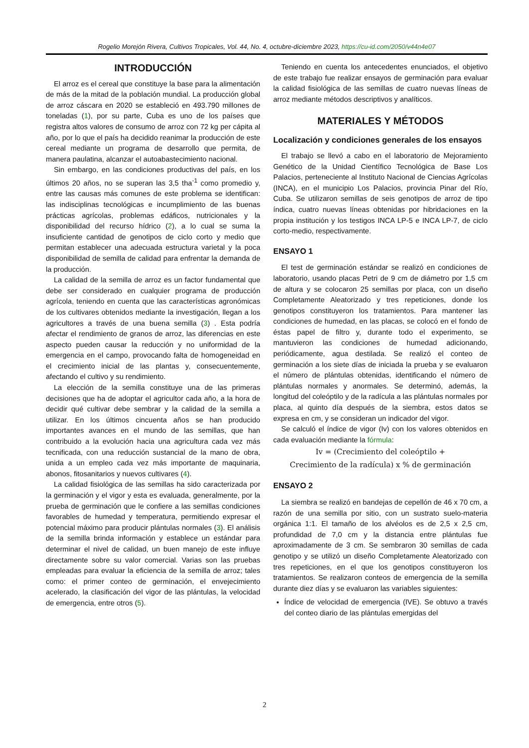Rogelio Morejón Rivera, Cultivos Tropicales, Vol. 44, No. 4, octubre-diciembre 2023, https://cu-id.com/2050/v44n4e07
INTRODUCCIÓN
El arroz es el cereal que constituye la base para la alimentación de más de la mitad de la población mundial. La producción global de arroz cáscara en 2020 se estableció en 493.790 millones de toneladas (1), por su parte, Cuba es uno de los países que registra altos valores de consumo de arroz con 72 kg per cápita al año, por lo que el país ha decidido reanimar la producción de este cereal mediante un programa de desarrollo que permita, de manera paulatina, alcanzar el autoabastecimiento nacional.
Sin embargo, en las condiciones productivas del país, en los últimos 20 años, no se superan las 3,5 tha<sup>-1</sup> como promedio y, entre las causas más comunes de este problema se identifican: las indisciplinas tecnológicas e incumplimiento de las buenas prácticas agrícolas, problemas edáficos, nutricionales y la disponibilidad del recurso hídrico (2), a lo cual se suma la insuficiente cantidad de genotipos de ciclo corto y medio que permitan establecer una adecuada estructura varietal y la poca disponibilidad de semilla de calidad para enfrentar la demanda de la producción.
La calidad de la semilla de arroz es un factor fundamental que debe ser considerado en cualquier programa de producción agrícola, teniendo en cuenta que las características agronómicas de los cultivares obtenidos mediante la investigación, llegan a los agricultores a través de una buena semilla (3) . Esta podría afectar el rendimiento de granos de arroz, las diferencias en este aspecto pueden causar la reducción y no uniformidad de la emergencia en el campo, provocando falta de homogeneidad en el crecimiento inicial de las plantas y, consecuentemente, afectando el cultivo y su rendimiento.
La elección de la semilla constituye una de las primeras decisiones que ha de adoptar el agricultor cada año, a la hora de decidir qué cultivar debe sembrar y la calidad de la semilla a utilizar. En los últimos cincuenta años se han producido importantes avances en el mundo de las semillas, que han contribuido a la evolución hacia una agricultura cada vez más tecnificada, con una reducción sustancial de la mano de obra, unida a un empleo cada vez más importante de maquinaria, abonos, fitosanitarios y nuevos cultivares (4).
La calidad fisiológica de las semillas ha sido caracterizada por la germinación y el vigor y esta es evaluada, generalmente, por la prueba de germinación que le confiere a las semillas condiciones favorables de humedad y temperatura, permitiendo expresar el potencial máximo para producir plántulas normales (3). El análisis de la semilla brinda información y establece un estándar para determinar el nivel de calidad, un buen manejo de este influye directamente sobre su valor comercial. Varias son las pruebas empleadas para evaluar la eficiencia de la semilla de arroz; tales como: el primer conteo de germinación, el envejecimiento acelerado, la clasificación del vigor de las plántulas, la velocidad de emergencia, entre otros (5).
Teniendo en cuenta los antecedentes enunciados, el objetivo de este trabajo fue realizar ensayos de germinación para evaluar la calidad fisiológica de las semillas de cuatro nuevas líneas de arroz mediante métodos descriptivos y analíticos.
MATERIALES Y MÉTODOS
Localización y condiciones generales de los ensayos
El trabajo se llevó a cabo en el laboratorio de Mejoramiento Genético de la Unidad Científico Tecnológica de Base Los Palacios, perteneciente al Instituto Nacional de Ciencias Agrícolas (INCA), en el municipio Los Palacios, provincia Pinar del Río, Cuba. Se utilizaron semillas de seis genotipos de arroz de tipo índica, cuatro nuevas líneas obtenidas por hibridaciones en la propia institución y los testigos INCA LP-5 e INCA LP-7, de ciclo corto-medio, respectivamente.
ENSAYO 1
El test de germinación estándar se realizó en condiciones de laboratorio, usando placas Petri de 9 cm de diámetro por 1,5 cm de altura y se colocaron 25 semillas por placa, con un diseño Completamente Aleatorizado y tres repeticiones, donde los genotipos constituyeron los tratamientos. Para mantener las condiciones de humedad, en las placas, se colocó en el fondo de éstas papel de filtro y, durante todo el experimento, se mantuvieron las condiciones de humedad adicionando, periódicamente, agua destilada. Se realizó el conteo de germinación a los siete días de iniciada la prueba y se evaluaron el número de plántulas obtenidas, identificando el número de plántulas normales y anormales. Se determinó, además, la longitud del coleóptilo y de la radícula a las plántulas normales por placa, al quinto día después de la siembra, estos datos se expresa en cm, y se consideran un indicador del vigor.
Se calculó el índice de vigor (Iv) con los valores obtenidos en cada evaluación mediante la fórmula:
Iv = (Crecimiento del coleóptilo +
Crecimiento de la radícula) x % de germinación
ENSAYO 2
La siembra se realizó en bandejas de cepellón de 46 x 70 cm, a razón de una semilla por sitio, con un sustrato suelo-materia orgánica 1:1. El tamaño de los alvéolos es de 2,5 x 2,5 cm, profundidad de 7,0 cm y la distancia entre plántulas fue aproximadamente de 3 cm. Se sembraron 30 semillas de cada genotipo y se utilizó un diseño Completamente Aleatorizado con tres repeticiones, en el que los genotipos constituyeron los tratamientos. Se realizaron conteos de emergencia de la semilla durante diez días y se evaluaron las variables siguientes:
Índice de velocidad de emergencia (IVE). Se obtuvo a través del conteo diario de las plántulas emergidas del
2